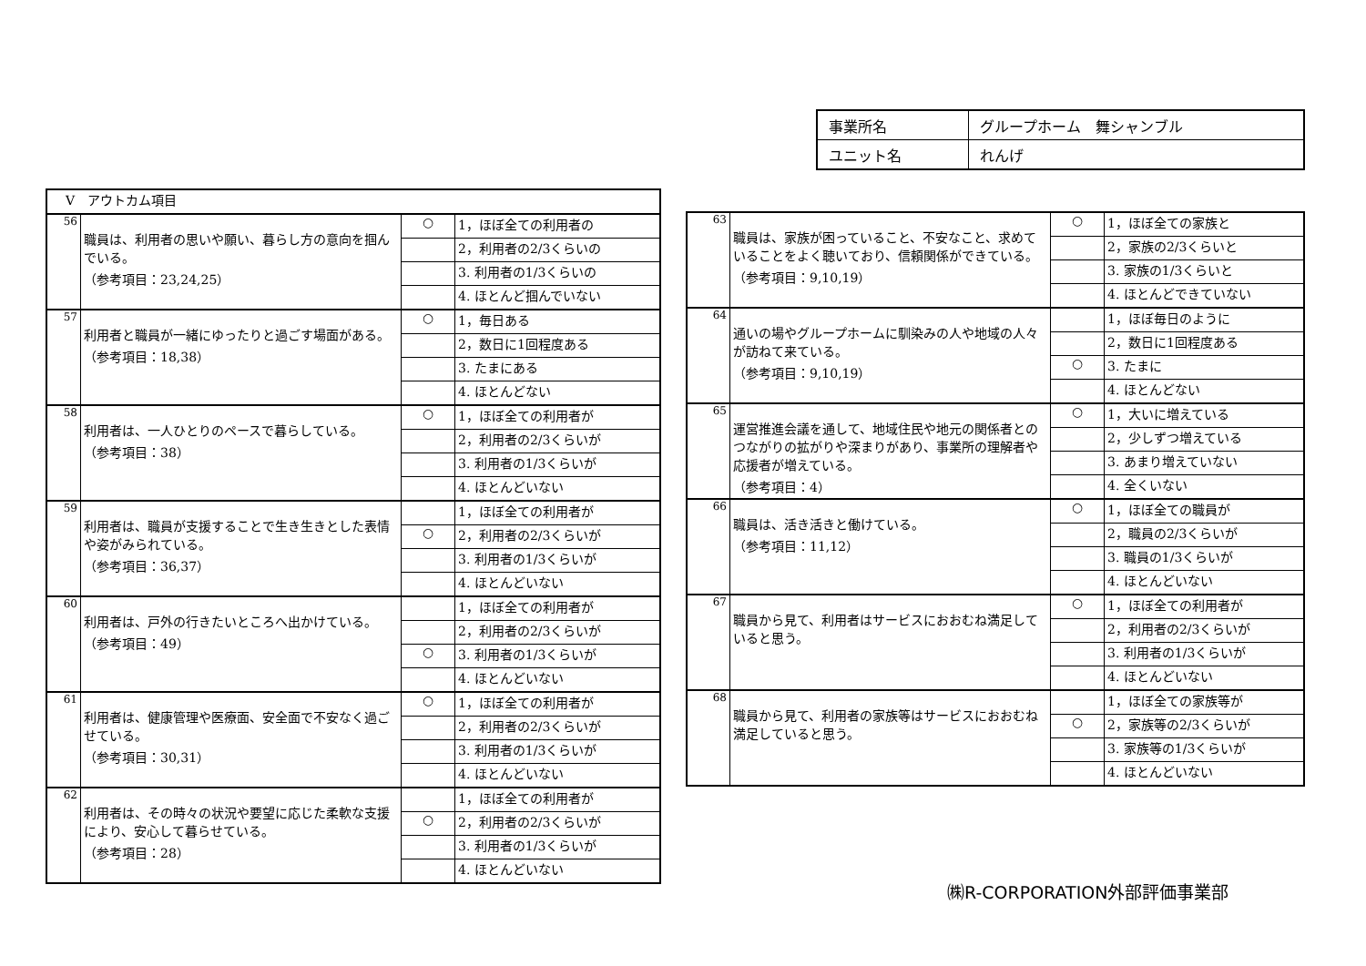| 事業所名 | グループホーム 舞シャンブル |
| ユニット名 | れんげ |
| Ⅴ アウトカム項目 | | | |
| --- | --- | --- | --- |
| 56 | 職員は、利用者の思いや願い、暮らし方の意向を掴んでいる。 （参考項目：23,24,25） | ○ | 1，ほぼ全ての利用者の |
| | | | 2，利用者の2/3くらいの |
| | | | 3. 利用者の1/3くらいの |
| | | | 4. ほとんど掴んでいない |
| 57 | 利用者と職員が一緒にゆったりと過ごす場面がある。 （参考項目：18,38） | ○ | 1，毎日ある |
| | | | 2，数日に1回程度ある |
| | | | 3. たまにある |
| | | | 4. ほとんどない |
| 58 | 利用者は、一人ひとりのペースで暮らしている。 （参考項目：38） | ○ | 1，ほぼ全ての利用者が |
| | | | 2，利用者の2/3くらいが |
| | | | 3. 利用者の1/3くらいが |
| | | | 4. ほとんどいない |
| 59 | 利用者は、職員が支援することで生き生きとした表情や姿がみられている。 （参考項目：36,37） | | 1，ほぼ全ての利用者が |
| | | ○ | 2，利用者の2/3くらいが |
| | | | 3. 利用者の1/3くらいが |
| | | | 4. ほとんどいない |
| 60 | 利用者は、戸外の行きたいところへ出かけている。 （参考項目：49） | | 1，ほぼ全ての利用者が |
| | | | 2，利用者の2/3くらいが |
| | | ○ | 3. 利用者の1/3くらいが |
| | | | 4. ほとんどいない |
| 61 | 利用者は、健康管理や医療面、安全面で不安なく過ごせている。 （参考項目：30,31） | ○ | 1，ほぼ全ての利用者が |
| | | | 2，利用者の2/3くらいが |
| | | | 3. 利用者の1/3くらいが |
| | | | 4. ほとんどいない |
| 62 | 利用者は、その時々の状況や要望に応じた柔軟な支援により、安心して暮らせている。 （参考項目：28） | | 1，ほぼ全ての利用者が |
| | | ○ | 2，利用者の2/3くらいが |
| | | | 3. 利用者の1/3くらいが |
| | | | 4. ほとんどいない |
| 63 | 職員は、家族が困っていること、不安なこと、求めていることをよく聴いており、信頼関係ができている。 （参考項目：9,10,19） | ○ | 1，ほぼ全ての家族と |
| | | | 2，家族の2/3くらいと |
| | | | 3. 家族の1/3くらいと |
| | | | 4. ほとんどできていない |
| 64 | 通いの場やグループホームに馴染みの人や地域の人々が訪ねて来ている。 （参考項目：9,10,19） | | 1，ほぼ毎日のように |
| | | | 2，数日に1回程度ある |
| | | ○ | 3. たまに |
| | | | 4. ほとんどない |
| 65 | 運営推進会議を通して、地域住民や地元の関係者とのつながりの拡がりや深まりがあり、事業所の理解者や応援者が増えている。 （参考項目：4） | ○ | 1，大いに増えている |
| | | | 2，少しずつ増えている |
| | | | 3. あまり増えていない |
| | | | 4. 全くいない |
| 66 | 職員は、活き活きと働けている。 （参考項目：11,12） | ○ | 1，ほぼ全ての職員が |
| | | | 2，職員の2/3くらいが |
| | | | 3. 職員の1/3くらいが |
| | | | 4. ほとんどいない |
| 67 | 職員から見て、利用者はサービスにおおむね満足していると思う。 | ○ | 1，ほぼ全ての利用者が |
| | | | 2，利用者の2/3くらいが |
| | | | 3. 利用者の1/3くらいが |
| | | | 4. ほとんどいない |
| 68 | 職員から見て、利用者の家族等はサービスにおおむね満足していると思う。 | | 1，ほぼ全ての家族等が |
| | | ○ | 2，家族等の2/3くらいが |
| | | | 3. 家族等の1/3くらいが |
| | | | 4. ほとんどいない |
㈱R-CORPORATION外部評価事業部